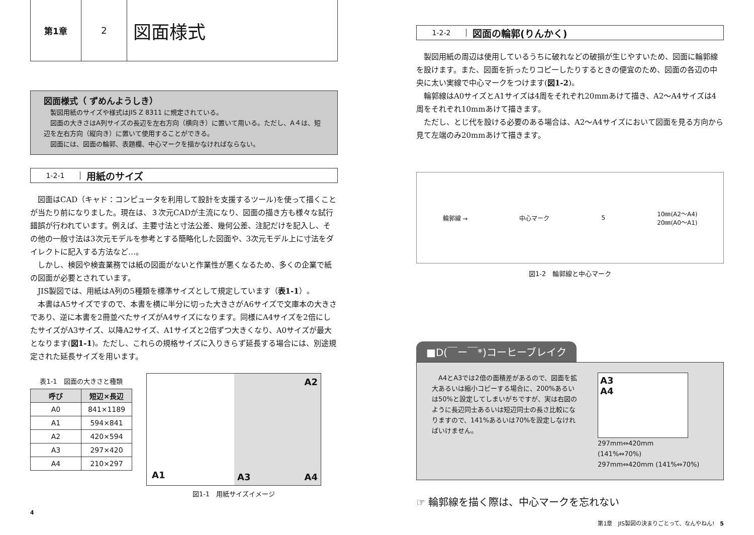第1章 2
図面様式
図面様式（ ずめんようしき）
　製図用紙のサイズや様式はJIS Z 8311 に規定されている。
　図面の大きさはA列サイズの長辺を左右方向（横向き）に置いて用いる。ただし、A４は、短辺を左右方向（縦向き）に置いて使用することができる。
　図面には、図面の輪郭、表題欄、中心マークを描かなければならない。
1-2-1 用紙のサイズ
図面はCAD（キャド：コンピュータを利用して設計を支援するツール)を使って描くことが当たり前になりました。現在は、３次元CADが主流になり、図面の描き方も様々な試行錯誤が行われています。例えば、主要寸法と寸法公差、幾何公差、注記だけを記入し、その他の一般寸法は3次元モデルを参考とする簡略化した図面や、3次元モデル上に寸法をダイレクトに記入する方法など…。
しかし、検図や検査業務では紙の図面がないと作業性が悪くなるため、多くの企業で紙の図面が必要とされています。
JIS製図では、用紙はA列の5種類を標準サイズとして規定しています（表1-1）。
本書はA5サイズですので、本書を横に半分に切った大きさがA6サイズで文庫本の大きさであり、逆に本書を2冊並べたサイズがA4サイズになります。同様にA4サイズを2倍にしたサイズがA3サイズ、以降A2サイズ、A1サイズと2倍ずつ大きくなり、A0サイズが最大となります(図1-1)。ただし、これらの規格サイズに入りきらず延長する場合には、別途規定された延長サイズを用います。
表1-1　図面の大きさと種類
| 呼び | 短辺×長辺 |
| --- | --- |
| A0 | 841×1189 |
| A1 | 594×841 |
| A2 | 420×594 |
| A3 | 297×420 |
| A4 | 210×297 |
A1
A2
A3 A4
図1-1　用紙サイズイメージ
4
1-2-2 図面の輪郭(りんかく)
製図用紙の周辺は使用しているうちに破れなどの破損が生じやすいため、図面に輪郭線を設けます。また、図面を折ったりコピーしたりするときの便宜のため、図面の各辺の中央に太い実線で中心マークをつけます(図1-2)。
輪郭線はA0サイズとA1サイズは4周をそれぞれ20mmあけて描き、A2〜A4サイズは4周をそれぞれ10mmあけて描きます。
ただし、とじ代を設ける必要のある場合は、A2〜A4サイズにおいて図面を見る方向から見て左端のみ20mmあけて描きます。
輪郭線 → 中心マーク 5 10㎜(A2〜A4)
20㎜(A0〜A1)
図1-2　輪郭線と中心マーク
■D(￣ー￣*)コーヒーブレイク
　A4とA3では2倍の面積差があるので、図面を拡大あるいは縮小コピーする場合に、200%あるいは50%と設定してしまいがちですが、実は右図のように長辺同士あるいは短辺同士の長さ比較になりますので、141%あるいは70%を設定しなければいけません。
A3
A4
297mm⇔420mm
(141%⇔70%)
297mm⇔420mm (141%⇔70%)
☞ 輪郭線を描く際は、中心マークを忘れない
第1章　JIS製図の決まりごとって、なんやねん!　5